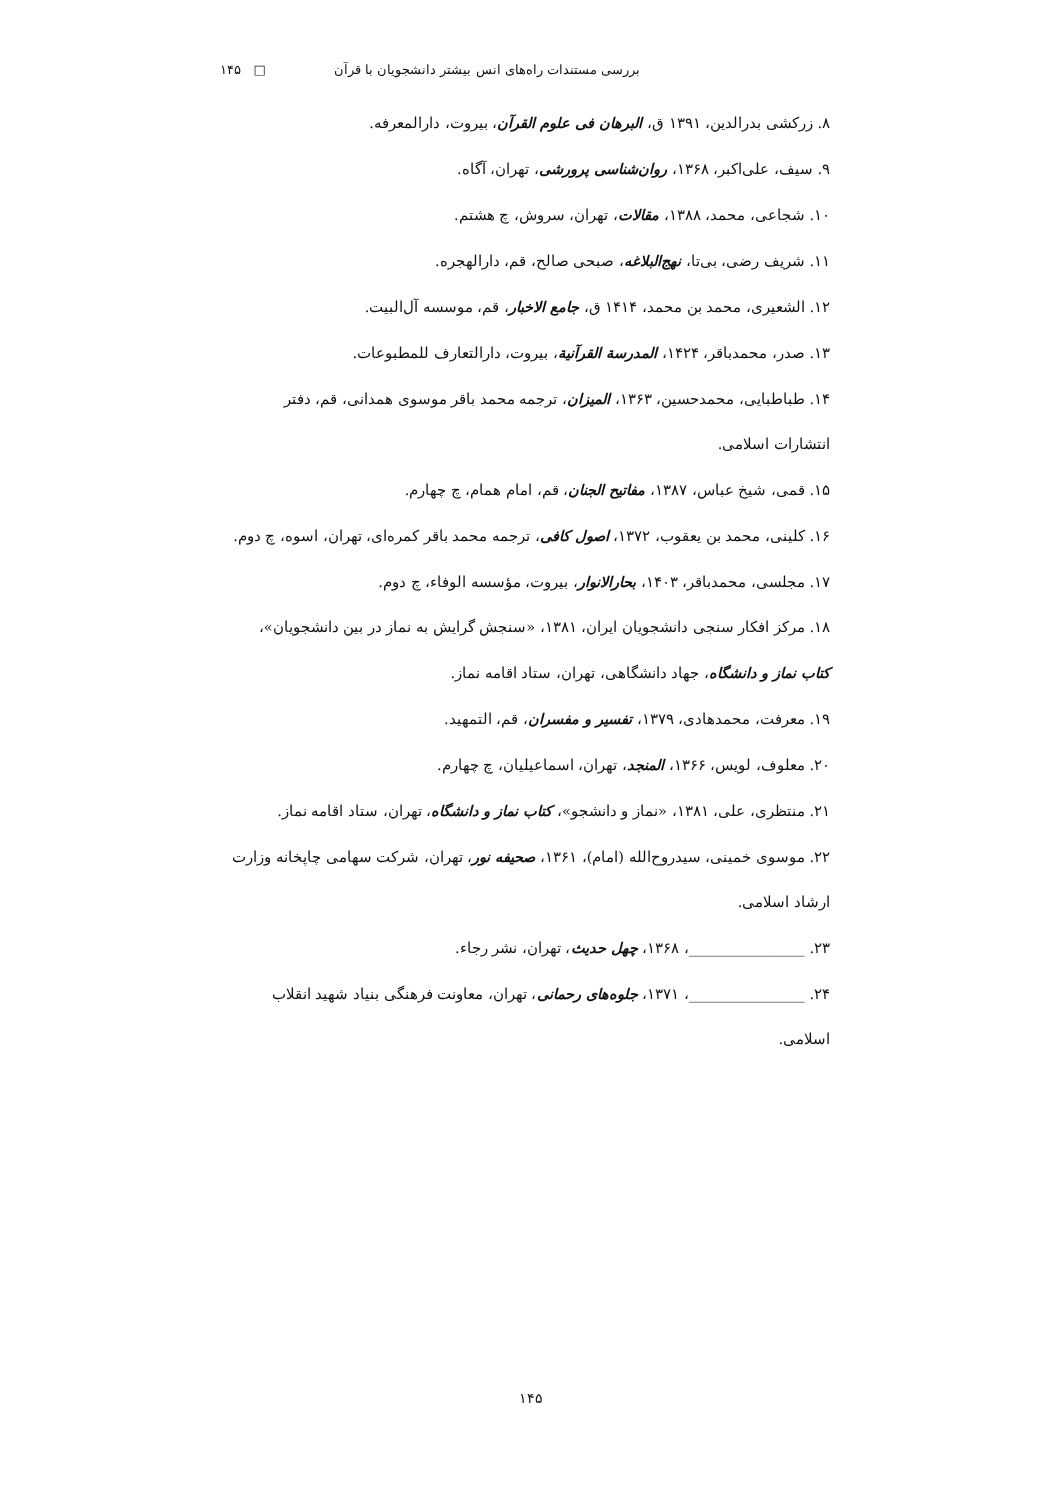بررسی مستندات راه‌های انس بیشتر دانشجویان با قرآن □ ۱۴۵
۸. زرکشی بدرالدین، ۱۳۹۱ ق، البرهان فی علوم القرآن، بیروت، دارالمعرفه.
۹. سیف، علی‌اکبر، ۱۳۶۸، روان‌شناسی پرورشی، تهران، آگاه.
۱۰. شجاعی، محمد، ۱۳۸۸، مقالات، تهران، سروش، چ هشتم.
۱۱. شریف رضی، بی‌تا، نهج‌البلاغه، صبحی صالح، قم، دارالهجره.
۱۲. الشعیری، محمد بن محمد، ۱۴۱۴ ق، جامع الاخبار، قم، موسسه آل‌البیت.
۱۳. صدر، محمدباقر، ۱۴۲۴، المدرسة القرآنیة، بیروت، دارالتعارف للمطبوعات.
۱۴. طباطبایی، محمدحسین، ۱۳۶۳، المیزان، ترجمه محمد باقر موسوی همدانی، قم، دفتر انتشارات اسلامی.
۱۵. قمی، شیخ عباس، ۱۳۸۷، مفاتیح الجنان، قم، امام همام، چ چهارم.
۱۶. کلینی، محمد بن یعقوب، ۱۳۷۲، اصول کافی، ترجمه محمد باقر کمره‌ای، تهران، اسوه، چ دوم.
۱۷. مجلسی، محمدباقر، ۱۴۰۳، بحارالانوار، بیروت، مؤسسه الوفاء، چ دوم.
۱۸. مرکز افکار سنجی دانشجویان ایران، ۱۳۸۱، «سنجش گرایش به نماز در بین دانشجویان»، کتاب نماز و دانشگاه، جهاد دانشگاهی، تهران، ستاد اقامه نماز.
۱۹. معرفت، محمدهادی، ۱۳۷۹، تفسیر و مفسران، قم، التمهید.
۲۰. معلوف، لویس، ۱۳۶۶، المنجد، تهران، اسماعیلیان، چ چهارم.
۲۱. منتظری، علی، ۱۳۸۱، «نماز و دانشجو»، کتاب نماز و دانشگاه، تهران، ستاد اقامه نماز.
۲۲. موسوی خمینی، سیدروح‌الله (امام)، ۱۳۶۱، صحیفه نور، تهران، شرکت سهامی چاپخانه وزارت ارشاد اسلامی.
۲۳. ________________، ۱۳۶۸، چهل حدیث، تهران، نشر رجاء.
۲۴. ________________، ۱۳۷۱، جلوه‌های رحمانی، تهران، معاونت فرهنگی بنیاد شهید انقلاب اسلامی.
۱۴۵